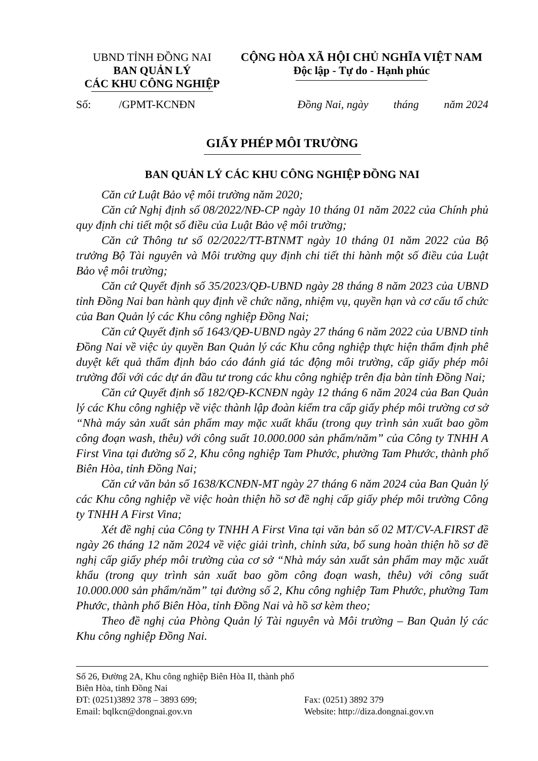UBND TỈNH ĐỒNG NAI
BAN QUẢN LÝ
CÁC KHU CÔNG NGHIỆP
CỘNG HÒA XÃ HỘI CHỦ NGHĨA VIỆT NAM
Độc lập - Tự do - Hạnh phúc
Số: /GPMT-KCNĐN Đồng Nai, ngày tháng năm 2024
GIẤY PHÉP MÔI TRƯỜNG
BAN QUẢN LÝ CÁC KHU CÔNG NGHIỆP ĐỒNG NAI
Căn cứ Luật Bảo vệ môi trường năm 2020;
Căn cứ Nghị định số 08/2022/NĐ-CP ngày 10 tháng 01 năm 2022 của Chính phủ quy định chi tiết một số điều của Luật Bảo vệ môi trường;
Căn cứ Thông tư số 02/2022/TT-BTNMT ngày 10 tháng 01 năm 2022 của Bộ trưởng Bộ Tài nguyên và Môi trường quy định chi tiết thi hành một số điều của Luật Bảo vệ môi trường;
Căn cứ Quyết định số 35/2023/QĐ-UBND ngày 28 tháng 8 năm 2023 của UBND tỉnh Đồng Nai ban hành quy định về chức năng, nhiệm vụ, quyền hạn và cơ cấu tổ chức của Ban Quản lý các Khu công nghiệp Đồng Nai;
Căn cứ Quyết định số 1643/QĐ-UBND ngày 27 tháng 6 năm 2022 của UBND tỉnh Đồng Nai về việc ủy quyền Ban Quản lý các Khu công nghiệp thực hiện thẩm định phê duyệt kết quả thẩm định báo cáo đánh giá tác động môi trường, cấp giấy phép môi trường đối với các dự án đầu tư trong các khu công nghiệp trên địa bàn tỉnh Đồng Nai;
Căn cứ Quyết định số 182/QĐ-KCNĐN ngày 12 tháng 6 năm 2024 của Ban Quản lý các Khu công nghiệp về việc thành lập đoàn kiểm tra cấp giấy phép môi trường cơ sở “Nhà máy sản xuất sản phẩm may mặc xuất khẩu (trong quy trình sản xuất bao gồm công đoạn wash, thêu) với công suất 10.000.000 sản phẩm/năm” của Công ty TNHH A First Vina tại đường số 2, Khu công nghiệp Tam Phước, phường Tam Phước, thành phố Biên Hòa, tỉnh Đồng Nai;
Căn cứ văn bản số 1638/KCNĐN-MT ngày 27 tháng 6 năm 2024 của Ban Quản lý các Khu công nghiệp về việc hoàn thiện hồ sơ đề nghị cấp giấy phép môi trường Công ty TNHH A First Vina;
Xét đề nghị của Công ty TNHH A First Vina tại văn bản số 02 MT/CV-A.FIRST đề ngày 26 tháng 12 năm 2024 về việc giải trình, chỉnh sửa, bổ sung hoàn thiện hồ sơ đề nghị cấp giấy phép môi trường của cơ sở “Nhà máy sản xuất sản phẩm may mặc xuất khẩu (trong quy trình sản xuất bao gồm công đoạn wash, thêu) với công suất 10.000.000 sản phẩm/năm” tại đường số 2, Khu công nghiệp Tam Phước, phường Tam Phước, thành phố Biên Hòa, tỉnh Đồng Nai và hồ sơ kèm theo;
Theo đề nghị của Phòng Quản lý Tài nguyên và Môi trường – Ban Quản lý các Khu công nghiệp Đồng Nai.
Số 26, Đường 2A, Khu công nghiệp Biên Hòa II, thành phố Biên Hòa, tỉnh Đồng Nai
ĐT: (0251)3892 378 – 3893 699; Fax: (0251) 3892 379
Email: bqlkcn@dongnai.gov.vn Website: http://diza.dongnai.gov.vn